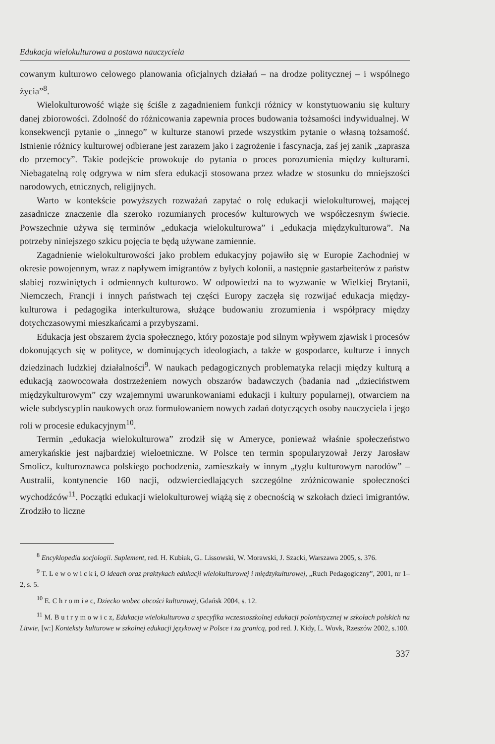Edukacja wielokulturowa a postawa nauczyciela
cowanym kulturowo celowego planowania oficjalnych działań – na drodze politycznej – i wspólnego życia”<sup>8</sup>.
Wielokulturowość wiąże się ściśle z zagadnieniem funkcji różnicy w konstytuowaniu się kultury danej zbiorowości. Zdolność do różnicowania zapewnia proces budowania tożsamości indywidualnej. W konsekwencji pytanie o „innego” w kulturze stanowi przede wszystkim pytanie o własną tożsamość. Istnienie różnicy kulturowej odbierane jest zarazem jako i zagrożenie i fascynacja, zaś jej zanik „zaprasza do przemocy”. Takie podejście prowokuje do pytania o proces porozumienia między kulturami. Niebagatelną rolę odgrywa w nim sfera edukacji stosowana przez władze w stosunku do mniejszości narodowych, etnicznych, religijnych.
Warto w kontekście powyższych rozważań zapytać o rolę edukacji wielokulturowej, mającej zasadnicze znaczenie dla szeroko rozumianych procesów kulturowych we współczesnym świecie. Powszechnie używa się terminów „edukacja wielokulturowa” i „edukacja międzykulturowa”. Na potrzeby niniejszego szkicu pojęcia te będą używane zamiennie.
Zagadnienie wielokulturowości jako problem edukacyjny pojawiło się w Europie Zachodniej w okresie powojennym, wraz z napływem imigrantów z byłych kolonii, a następnie gastarbeiterów z państw słabiej rozwiniętych i odmiennych kulturowo. W odpowiedzi na to wyzwanie w Wielkiej Brytanii, Niemczech, Francji i innych państwach tej części Europy zaczęła się rozwijać edukacja między-kulturowa i pedagogika interkulturowa, służące budowaniu zrozumienia i współpracy między dotychczasowymi mieszkańcami a przybyszami.
Edukacja jest obszarem życia społecznego, który pozostaje pod silnym wpływem zjawisk i procesów dokonujących się w polityce, w dominujących ideologiach, a także w gospodarce, kulturze i innych dziedzinach ludzkiej działalności<sup>9</sup>. W naukach pedagogicznych problematyka relacji między kulturą a edukacją zaowocowała dostrzeżeniem nowych obszarów badawczych (badania nad „dzieciństwem międzykulturowym” czy wzajemnymi uwarunkowaniami edukacji i kultury popularnej), otwarciem na wiele subdyscyplin naukowych oraz formułowaniem nowych zadań dotyczących osoby nauczyciela i jego roli w procesie edukacyjnym<sup>10</sup>.
Termin „edukacja wielokulturowa” zrodził się w Ameryce, ponieważ właśnie społeczeństwo amerykańskie jest najbardziej wieloetniczne. W Polsce ten termin spopularyzował Jerzy Jarosław Smolicz, kulturoznawca polskiego pochodzenia, zamieszkały w innym „tyglu kulturowym narodów” – Australii, kontynencie 160 nacji, odzwierciedlających szczególne zróżnicowanie społeczności wychodźców<sup>11</sup>. Początki edukacji wielokulturowej wiążą się z obecnością w szkołach dzieci imigrantów. Zrodziło to liczne
<sup>8</sup> Encyklopedia socjologii. Suplement, red. H. Kubiak, G.. Lissowski, W. Morawski, J. Szacki, Warszawa 2005, s. 376.
<sup>9</sup> T. L e w o w i c k i, O ideach oraz praktykach edukacji wielokulturowej i międzykulturowej, „Ruch Pedagogiczny”, 2001, nr 1–2, s. 5.
<sup>10</sup> E. C h r o m i e c, Dziecko wobec obcości kulturowej, Gdańsk 2004, s. 12.
<sup>11</sup> M. B u t r y m o w i c z, Edukacja wielokulturowa a specyfika wczesnoszkolnej edukacji polonistycznej w szkołach polskich na Litwie, [w:] Konteksty kulturowe w szkolnej edukacji językowej w Polsce i za granicą, pod red. J. Kidy, L. Wovk, Rzeszów 2002, s.100.
337